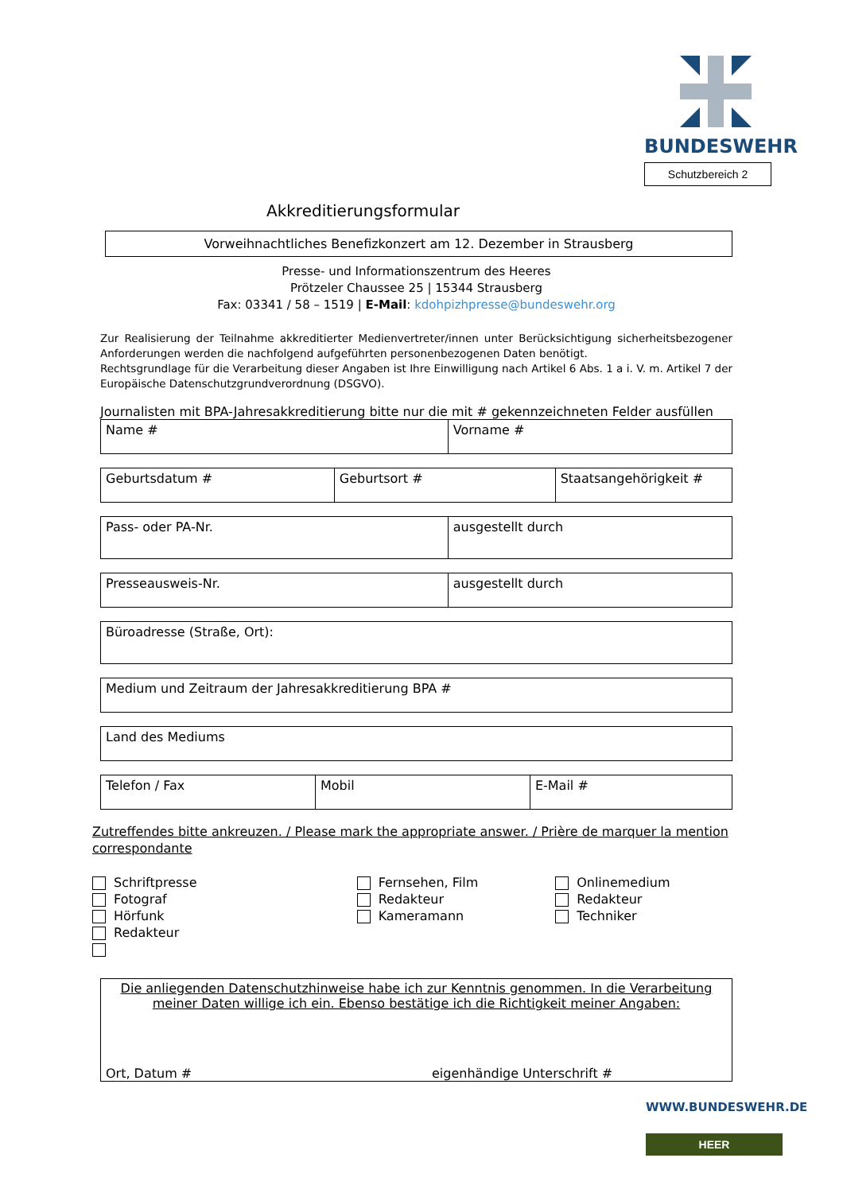BUNDESWEHR
Schutzbereich 2
Akkreditierungsformular
Vorweihnachtliches Benefizkonzert am 12. Dezember in Strausberg
Presse- und Informationszentrum des Heeres
Prötzeler Chaussee 25 | 15344 Strausberg
Fax: 03341 / 58 – 1519 | E-Mail: kdohpizhpresse@bundeswehr.org
Zur Realisierung der Teilnahme akkreditierter Medienvertreter/innen unter Berücksichtigung sicherheitsbezogener Anforderungen werden die nachfolgend aufgeführten personenbezogenen Daten benötigt.
Rechtsgrundlage für die Verarbeitung dieser Angaben ist Ihre Einwilligung nach Artikel 6 Abs. 1 a i. V. m. Artikel 7 der Europäische Datenschutzgrundverordnung (DSGVO).
Journalisten mit BPA-Jahresakkreditierung bitte nur die mit # gekennzeichneten Felder ausfüllen
| Name # | Vorname # |
| Geburtsdatum # | Geburtsort # | Staatsangehörigkeit # |
| Pass- oder PA-Nr. | ausgestellt durch |
| Presseausweis-Nr. | ausgestellt durch |
| Büroadresse (Straße, Ort): |
| Medium und Zeitraum der Jahresakkreditierung BPA # |
| Land des Mediums |
| Telefon / Fax | Mobil | E-Mail # |
Zutreffendes bitte ankreuzen. / Please mark the appropriate answer. / Prière de marquer la mention correspondante
Schriftpresse
Fotograf
Hörfunk
Redakteur
Fernsehen, Film
Redakteur
Kameramann
Onlinemedium
Redakteur
Techniker
Die anliegenden Datenschutzhinweise habe ich zur Kenntnis genommen. In die Verarbeitung meiner Daten willige ich ein. Ebenso bestätige ich die Richtigkeit meiner Angaben:
Ort, Datum # eigenhändige Unterschrift #
WWW.BUNDESWEHR.DE
HEER